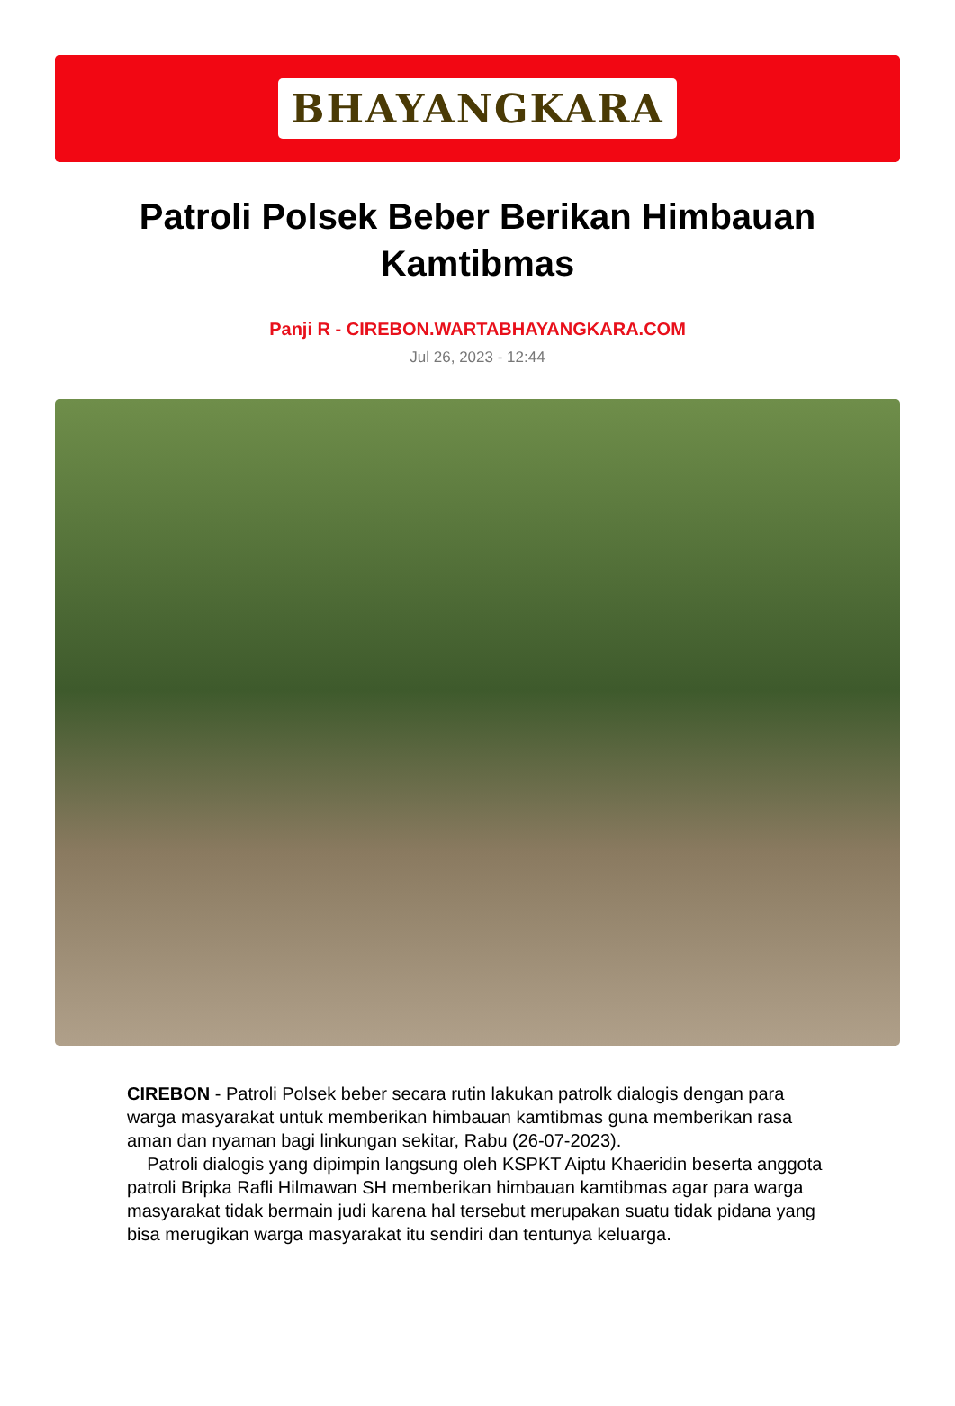BHAYANGKARA
Patroli Polsek Beber Berikan Himbauan Kamtibmas
Panji R - CIREBON.WARTABHAYANGKARA.COM
Jul 26, 2023 - 12:44
CIREBON - Patroli Polsek beber secara rutin lakukan patrolk dialogis dengan para warga masyarakat untuk memberikan himbauan kamtibmas guna memberikan rasa aman dan nyaman bagi linkungan sekitar, Rabu (26-07-2023).
Patroli dialogis yang dipimpin langsung oleh KSPKT Aiptu Khaeridin beserta anggota patroli Bripka Rafli Hilmawan SH memberikan himbauan kamtibmas agar para warga masyarakat tidak bermain judi karena hal tersebut merupakan suatu tidak pidana yang bisa merugikan warga masyarakat itu sendiri dan tentunya keluarga.